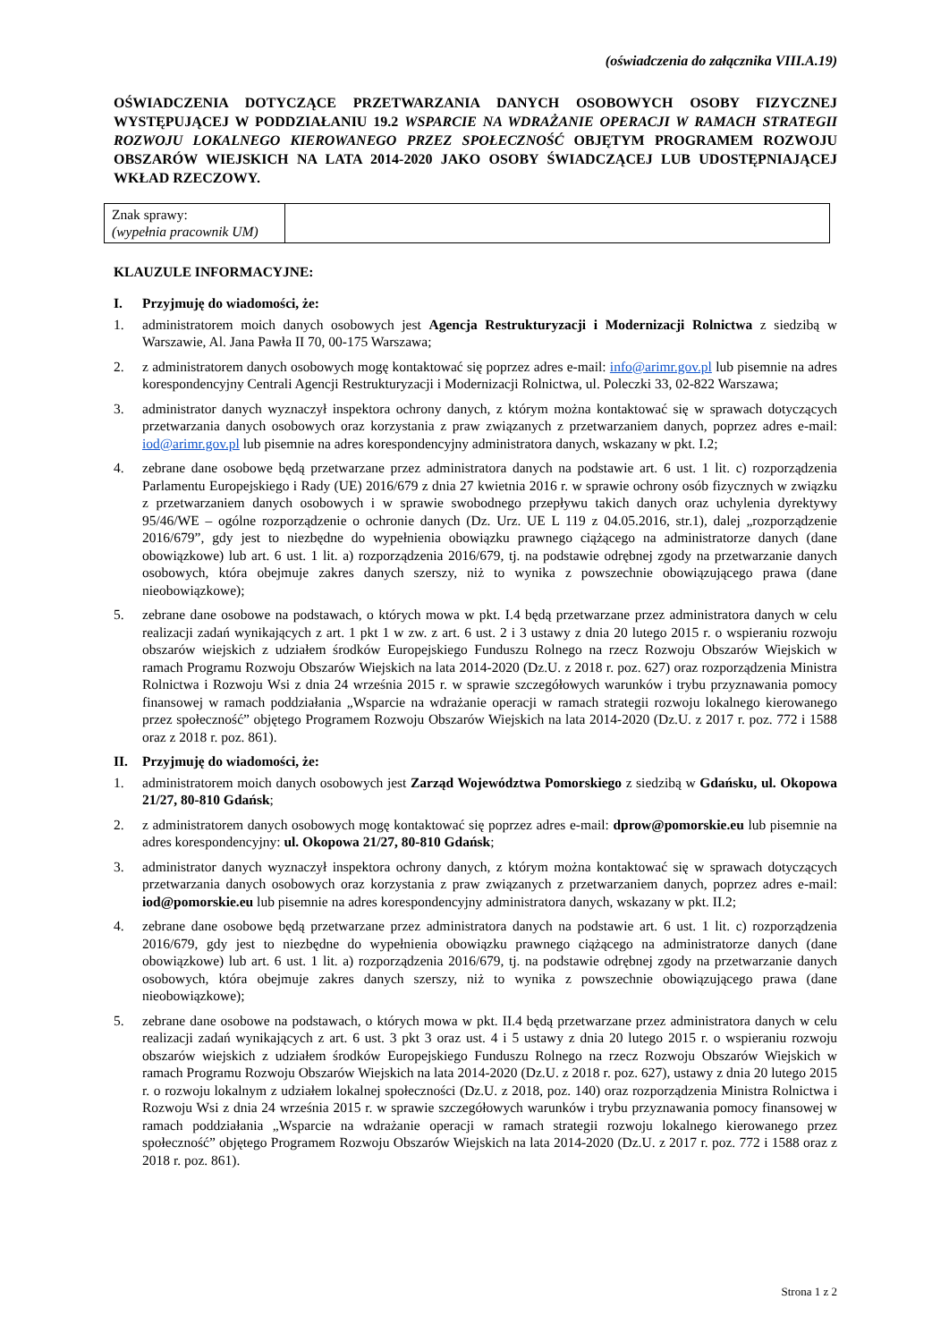(oświadczenia do załącznika VIII.A.19)
OŚWIADCZENIA DOTYCZĄCE PRZETWARZANIA DANYCH OSOBOWYCH OSOBY FIZYCZNEJ WYSTĘPUJĄCEJ W PODDZIAŁANIU 19.2 WSPARCIE NA WDRAŻANIE OPERACJI W RAMACH STRATEGII ROZWOJU LOKALNEGO KIEROWANEGO PRZEZ SPOŁECZNOŚĆ OBJĘTYM PROGRAMEM ROZWOJU OBSZARÓW WIEJSKICH NA LATA 2014-2020 JAKO OSOBY ŚWIADCZĄCEJ LUB UDOSTĘPNIAJĄCEJ WKŁAD RZECZOWY.
| Znak sprawy: (wypełnia pracownik UM) | |
KLAUZULE INFORMACYJNE:
I. Przyjmuję do wiadomości, że:
1. administratorem moich danych osobowych jest Agencja Restrukturyzacji i Modernizacji Rolnictwa z siedzibą w Warszawie, Al. Jana Pawła II 70, 00-175 Warszawa;
2. z administratorem danych osobowych mogę kontaktować się poprzez adres e-mail: info@arimr.gov.pl lub pisemnie na adres korespondencyjny Centrali Agencji Restrukturyzacji i Modernizacji Rolnictwa, ul. Poleczki 33, 02-822 Warszawa;
3. administrator danych wyznaczył inspektora ochrony danych, z którym można kontaktować się w sprawach dotyczących przetwarzania danych osobowych oraz korzystania z praw związanych z przetwarzaniem danych, poprzez adres e-mail: iod@arimr.gov.pl lub pisemnie na adres korespondencyjny administratora danych, wskazany w pkt. I.2;
4. zebrane dane osobowe będą przetwarzane przez administratora danych na podstawie art. 6 ust. 1 lit. c) rozporządzenia Parlamentu Europejskiego i Rady (UE) 2016/679 z dnia 27 kwietnia 2016 r. w sprawie ochrony osób fizycznych w związku z przetwarzaniem danych osobowych i w sprawie swobodnego przepływu takich danych oraz uchylenia dyrektywy 95/46/WE – ogólne rozporządzenie o ochronie danych (Dz. Urz. UE L 119 z 04.05.2016, str.1), dalej „rozporządzenie 2016/679”, gdy jest to niezbędne do wypełnienia obowiązku prawnego ciążącego na administratorze danych (dane obowiązkowe) lub art. 6 ust. 1 lit. a) rozporządzenia 2016/679, tj. na podstawie odrębnej zgody na przetwarzanie danych osobowych, która obejmuje zakres danych szerszy, niż to wynika z powszechnie obowiązującego prawa (dane nieobowiązkowe);
5. zebrane dane osobowe na podstawach, o których mowa w pkt. I.4 będą przetwarzane przez administratora danych w celu realizacji zadań wynikających z art. 1 pkt 1 w zw. z art. 6 ust. 2 i 3 ustawy z dnia 20 lutego 2015 r. o wspieraniu rozwoju obszarów wiejskich z udziałem środków Europejskiego Funduszu Rolnego na rzecz Rozwoju Obszarów Wiejskich w ramach Programu Rozwoju Obszarów Wiejskich na lata 2014-2020 (Dz.U. z 2018 r. poz. 627) oraz rozporządzenia Ministra Rolnictwa i Rozwoju Wsi z dnia 24 września 2015 r. w sprawie szczegółowych warunków i trybu przyznawania pomocy finansowej w ramach poddziałania „Wsparcie na wdrażanie operacji w ramach strategii rozwoju lokalnego kierowanego przez społeczność” objętego Programem Rozwoju Obszarów Wiejskich na lata 2014-2020 (Dz.U. z 2017 r. poz. 772 i 1588 oraz z 2018 r. poz. 861).
II. Przyjmuję do wiadomości, że:
1. administratorem moich danych osobowych jest Zarząd Województwa Pomorskiego z siedzibą w Gdańsku, ul. Okopowa 21/27, 80-810 Gdańsk;
2. z administratorem danych osobowych mogę kontaktować się poprzez adres e-mail: dprow@pomorskie.eu lub pisemnie na adres korespondencyjny: ul. Okopowa 21/27, 80-810 Gdańsk;
3. administrator danych wyznaczył inspektora ochrony danych, z którym można kontaktować się w sprawach dotyczących przetwarzania danych osobowych oraz korzystania z praw związanych z przetwarzaniem danych, poprzez adres e-mail: iod@pomorskie.eu lub pisemnie na adres korespondencyjny administratora danych, wskazany w pkt. II.2;
4. zebrane dane osobowe będą przetwarzane przez administratora danych na podstawie art. 6 ust. 1 lit. c) rozporządzenia 2016/679, gdy jest to niezbędne do wypełnienia obowiązku prawnego ciążącego na administratorze danych (dane obowiązkowe) lub art. 6 ust. 1 lit. a) rozporządzenia 2016/679, tj. na podstawie odrębnej zgody na przetwarzanie danych osobowych, która obejmuje zakres danych szerszy, niż to wynika z powszechnie obowiązującego prawa (dane nieobowiązkowe);
5. zebrane dane osobowe na podstawach, o których mowa w pkt. II.4 będą przetwarzane przez administratora danych w celu realizacji zadań wynikających z art. 6 ust. 3 pkt 3 oraz ust. 4 i 5 ustawy z dnia 20 lutego 2015 r. o wspieraniu rozwoju obszarów wiejskich z udziałem środków Europejskiego Funduszu Rolnego na rzecz Rozwoju Obszarów Wiejskich w ramach Programu Rozwoju Obszarów Wiejskich na lata 2014-2020 (Dz.U. z 2018 r. poz. 627), ustawy z dnia 20 lutego 2015 r. o rozwoju lokalnym z udziałem lokalnej społeczności (Dz.U. z 2018, poz. 140) oraz rozporządzenia Ministra Rolnictwa i Rozwoju Wsi z dnia 24 września 2015 r. w sprawie szczegółowych warunków i trybu przyznawania pomocy finansowej w ramach poddziałania „Wsparcie na wdrażanie operacji w ramach strategii rozwoju lokalnego kierowanego przez społeczność” objętego Programem Rozwoju Obszarów Wiejskich na lata 2014-2020 (Dz.U. z 2017 r. poz. 772 i 1588 oraz z 2018 r. poz. 861).
Strona 1 z 2